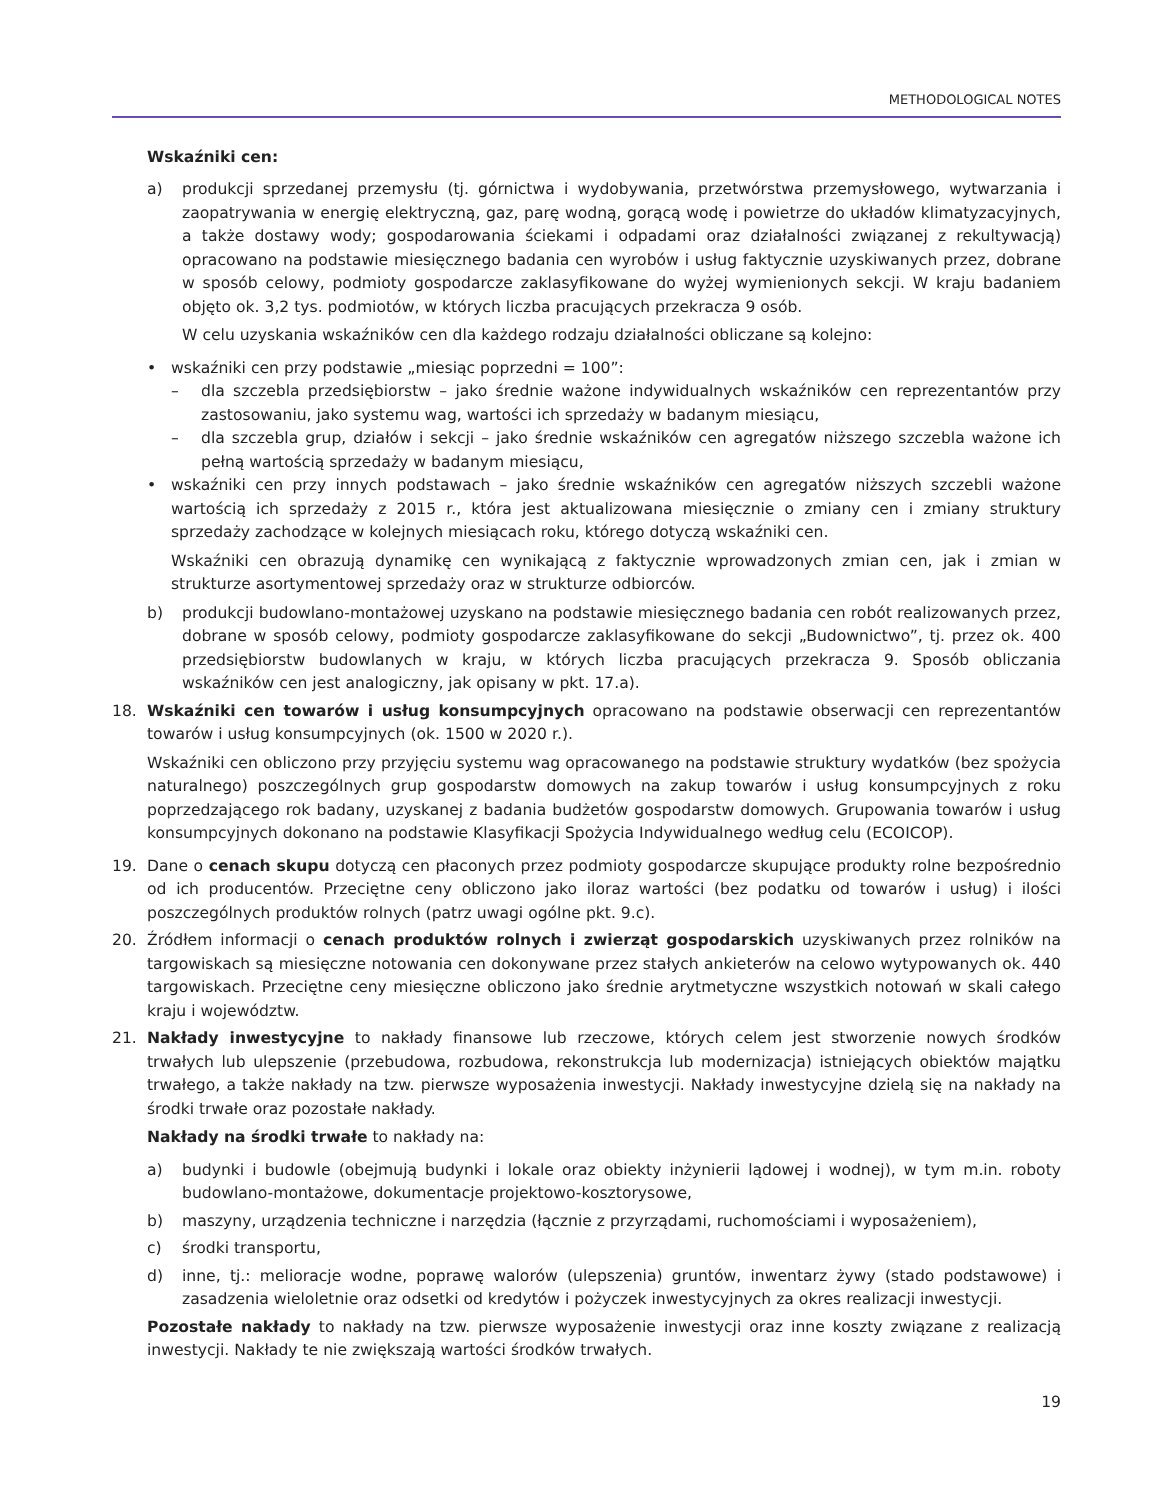METHODOLOGICAL NOTES
Wskaźniki cen:
a) produkcji sprzedanej przemysłu (tj. górnictwa i wydobywania, przetwórstwa przemysłowego, wytwarzania i zaopatrywania w energię elektryczną, gaz, parę wodną, gorącą wodę i powietrze do układów klimatyzacyjnych, a także dostawy wody; gospodarowania ściekami i odpadami oraz działalności związanej z rekultywacją) opracowano na podstawie miesięcznego badania cen wyrobów i usług faktycznie uzyskiwanych przez, dobrane w sposób celowy, podmioty gospodarcze zaklasyfikowane do wyżej wymienionych sekcji. W kraju badaniem objęto ok. 3,2 tys. podmiotów, w których liczba pracujących przekracza 9 osób.
W celu uzyskania wskaźników cen dla każdego rodzaju działalności obliczane są kolejno:
• wskaźniki cen przy podstawie „miesiąc poprzedni = 100”:
– dla szczebla przedsiębiorstw – jako średnie ważone indywidualnych wskaźników cen reprezentantów przy zastosowaniu, jako systemu wag, wartości ich sprzedaży w badanym miesiącu,
– dla szczebla grup, działów i sekcji – jako średnie wskaźników cen agregatów niższego szczebla ważone ich pełną wartością sprzedaży w badanym miesiącu,
• wskaźniki cen przy innych podstawach – jako średnie wskaźników cen agregatów niższych szczebli ważone wartością ich sprzedaży z 2015 r., która jest aktualizowana miesięcznie o zmiany cen i zmiany struktury sprzedaży zachodzące w kolejnych miesiącach roku, którego dotyczą wskaźniki cen.
Wskaźniki cen obrazują dynamikę cen wynikającą z faktycznie wprowadzonych zmian cen, jak i zmian w strukturze asortymentowej sprzedaży oraz w strukturze odbiorców.
b) produkcji budowlano-montażowej uzyskano na podstawie miesięcznego badania cen robót realizowanych przez, dobrane w sposób celowy, podmioty gospodarcze zaklasyfikowane do sekcji „Budownictwo”, tj. przez ok. 400 przedsiębiorstw budowlanych w kraju, w których liczba pracujących przekracza 9. Sposób obliczania wskaźników cen jest analogiczny, jak opisany w pkt. 17.a).
18. Wskaźniki cen towarów i usług konsumpcyjnych opracowano na podstawie obserwacji cen reprezentantów towarów i usług konsumpcyjnych (ok. 1500 w 2020 r.).
Wskaźniki cen obliczono przy przyjęciu systemu wag opracowanego na podstawie struktury wydatków (bez spożycia naturalnego) poszczególnych grup gospodarstw domowych na zakup towarów i usług konsumpcyjnych z roku poprzedzającego rok badany, uzyskanej z badania budżetów gospodarstw domowych. Grupowania towarów i usług konsumpcyjnych dokonano na podstawie Klasyfikacji Spożycia Indywidualnego według celu (ECOICOP).
19. Dane o cenach skupu dotyczą cen płaconych przez podmioty gospodarcze skupujące produkty rolne bezpośrednio od ich producentów. Przeciętne ceny obliczono jako iloraz wartości (bez podatku od towarów i usług) i ilości poszczególnych produktów rolnych (patrz uwagi ogólne pkt. 9.c).
20. Źródłem informacji o cenach produktów rolnych i zwierząt gospodarskich uzyskiwanych przez rolników na targowiskach są miesięczne notowania cen dokonywane przez stałych ankieterów na celowo wytypowanych ok. 440 targowiskach. Przeciętne ceny miesięczne obliczono jako średnie arytmetyczne wszystkich notowań w skali całego kraju i województw.
21. Nakłady inwestycyjne to nakłady finansowe lub rzeczowe, których celem jest stworzenie nowych środków trwałych lub ulepszenie (przebudowa, rozbudowa, rekonstrukcja lub modernizacja) istniejących obiektów majątku trwałego, a także nakłady na tzw. pierwsze wyposażenia inwestycji. Nakłady inwestycyjne dzielą się na nakłady na środki trwałe oraz pozostałe nakłady.
Nakłady na środki trwałe to nakłady na:
a) budynki i budowle (obejmują budynki i lokale oraz obiekty inżynierii lądowej i wodnej), w tym m.in. roboty budowlano-montażowe, dokumentacje projektowo-kosztorysowe,
b) maszyny, urządzenia techniczne i narzędzia (łącznie z przyrządami, ruchomościami i wyposażeniem),
c) środki transportu,
d) inne, tj.: melioracje wodne, poprawę walorów (ulepszenia) gruntów, inwentarz żywy (stado podstawowe) i zasadzenia wieloletnie oraz odsetki od kredytów i pożyczek inwestycyjnych za okres realizacji inwestycji.
Pozostałe nakłady to nakłady na tzw. pierwsze wyposażenie inwestycji oraz inne koszty związane z realizacją inwestycji. Nakłady te nie zwiększają wartości środków trwałych.
19